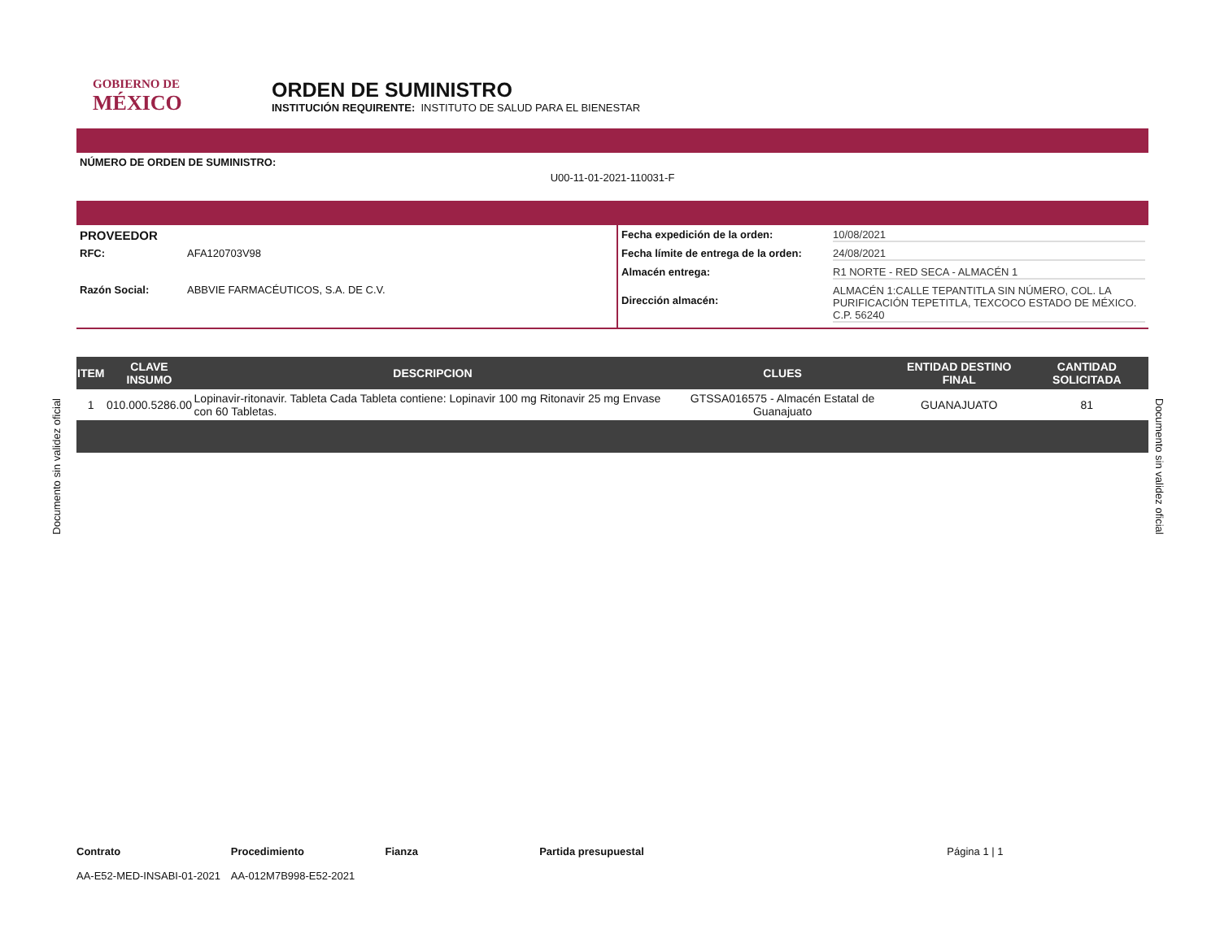GOBIERNO DE
MÉXICO
ORDEN DE SUMINISTRO
INSTITUCIÓN REQUIRENTE: INSTITUTO DE SALUD PARA EL BIENESTAR
NÚMERO DE ORDEN DE SUMINISTRO:
U00-11-01-2021-110031-F
PROVEEDOR
RFC: AFA120703V98
Razón Social: ABBVIE FARMACÉUTICOS, S.A. DE C.V.
Fecha expedición de la orden: 10/08/2021
Fecha límite de entrega de la orden: 24/08/2021
Almacén entrega: R1 NORTE - RED SECA - ALMACÉN 1
Dirección almacén: ALMACÉN 1:CALLE TEPANTITLA SIN NÚMERO, COL. LA PURIFICACIÓN TEPETITLA, TEXCOCO ESTADO DE MÉXICO. C.P. 56240
| ITEM | CLAVE INSUMO | DESCRIPCION | CLUES | ENTIDAD DESTINO FINAL | CANTIDAD SOLICITADA |
| --- | --- | --- | --- | --- | --- |
| 1 | 010.000.5286.00 | Lopinavir-ritonavir. Tableta Cada Tableta contiene: Lopinavir 100 mg Ritonavir 25 mg Envase con 60 Tabletas. | GTSSA016575 - Almacén Estatal de Guanajuato | GUANAJUATO | 81 |
Contrato
AA-E52-MED-INSABI-01-2021
Procedimiento
AA-012M7B998-E52-2021
Fianza Partida presupuestal Página 1 | 1
Documento sin validez oficial
Documento sin validez oficial